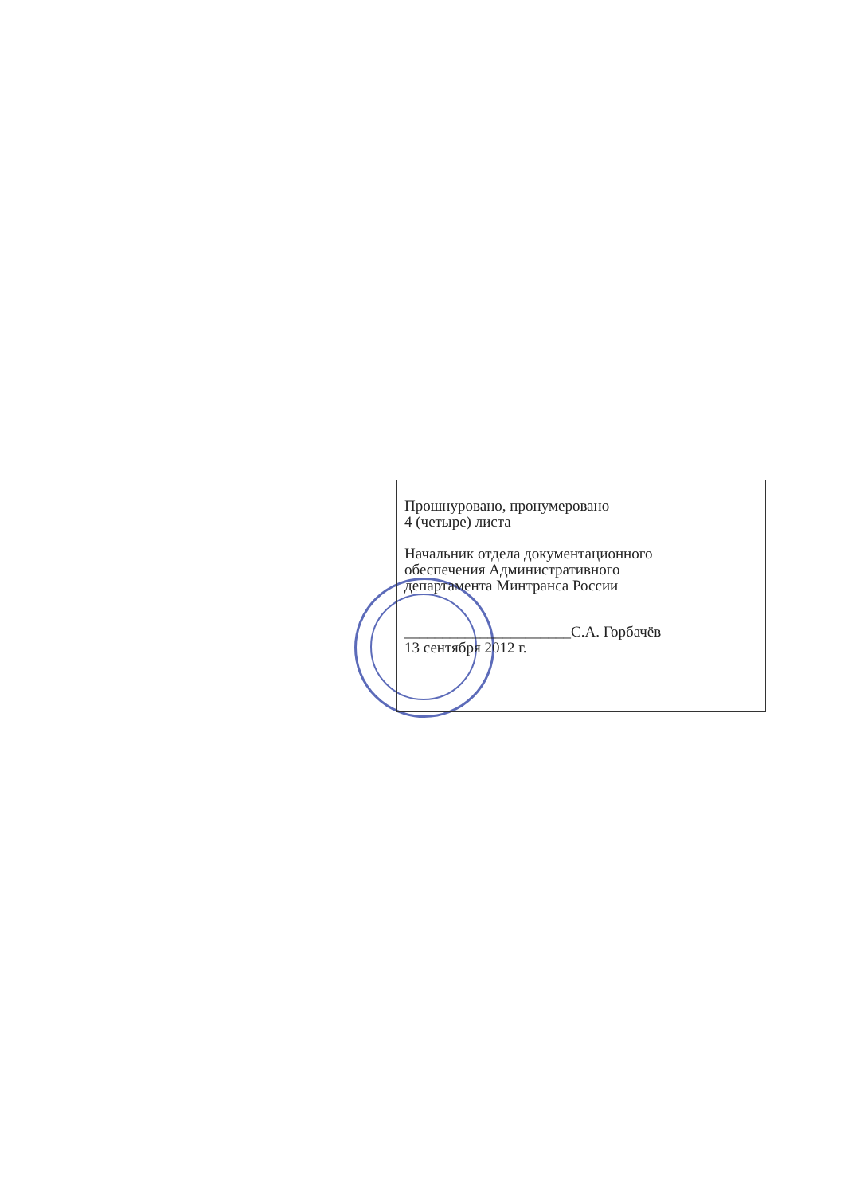Прошнуровано, пронумеровано
4 (четыре) листа
Начальник отдела документационного
обеспечения Административного
департамента Минтранса России
______________________С.А. Горбачёв
13 сентября 2012 г.